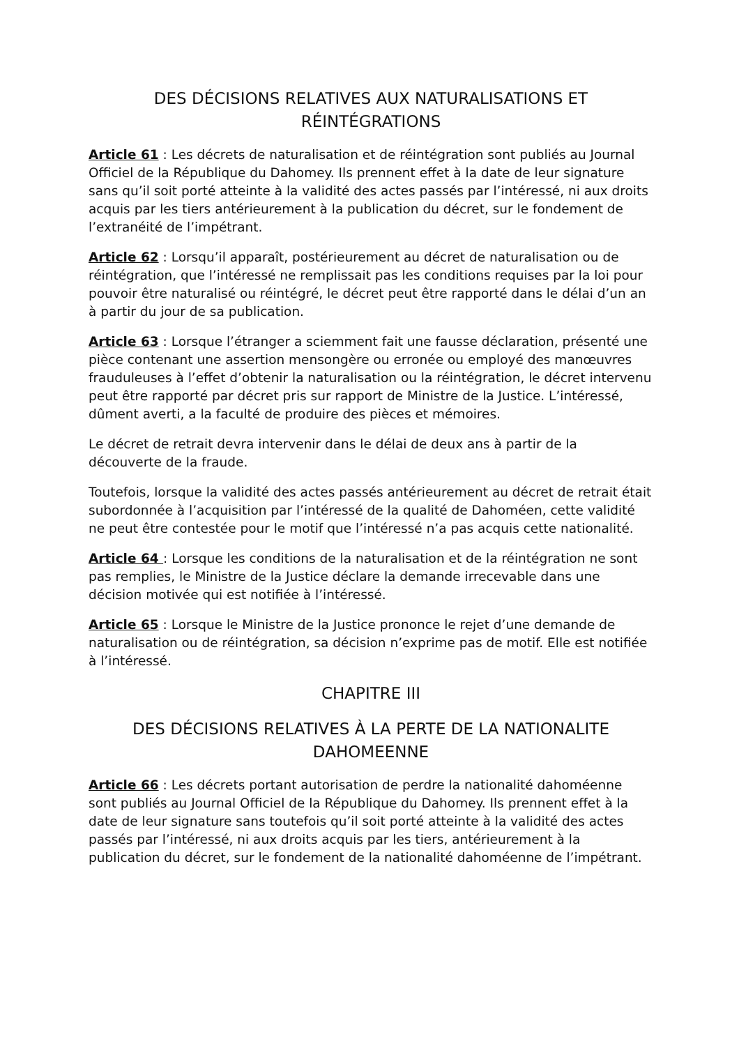DES DÉCISIONS RELATIVES AUX NATURALISATIONS ET RÉINTÉGRATIONS
Article 61 : Les décrets de naturalisation et de réintégration sont publiés au Journal Officiel de la République du Dahomey. Ils prennent effet à la date de leur signature sans qu’il soit porté atteinte à la validité des actes passés par l’intéressé, ni aux droits acquis par les tiers antérieurement à la publication du décret, sur le fondement de l’extranéité de l’impétrant.
Article 62 : Lorsqu’il apparaît, postérieurement au décret de naturalisation ou de réintégration, que l’intéressé ne remplissait pas les conditions requises par la loi pour pouvoir être naturalisé ou réintégré, le décret peut être rapporté dans le délai d’un an à partir du jour de sa publication.
Article 63 : Lorsque l’étranger a sciemment fait une fausse déclaration, présenté une pièce contenant une assertion mensongère ou erronée ou employé des manœuvres frauduleuses à l’effet d’obtenir la naturalisation ou la réintégration, le décret intervenu peut être rapporté par décret pris sur rapport de Ministre de la Justice. L’intéressé, dûment averti, a la faculté de produire des pièces et mémoires.
Le décret de retrait devra intervenir dans le délai de deux ans à partir de la découverte de la fraude.
Toutefois, lorsque la validité des actes passés antérieurement au décret de retrait était subordonnée à l’acquisition par l’intéressé de la qualité de Dahoméen, cette validité ne peut être contestée pour le motif que l’intéressé n’a pas acquis cette nationalité.
Article 64 : Lorsque les conditions de la naturalisation et de la réintégration ne sont pas remplies, le Ministre de la Justice déclare la demande irrecevable dans une décision motivée qui est notifiée à l’intéressé.
Article 65 : Lorsque le Ministre de la Justice prononce le rejet d’une demande de naturalisation ou de réintégration, sa décision n’exprime pas de motif. Elle est notifiée à l’intéressé.
CHAPITRE III
DES DÉCISIONS RELATIVES À LA PERTE DE LA NATIONALITE DAHOMEENNE
Article 66 : Les décrets portant autorisation de perdre la nationalité dahoméenne sont publiés au Journal Officiel de la République du Dahomey. Ils prennent effet à la date de leur signature sans toutefois qu’il soit porté atteinte à la validité des actes passés par l’intéressé, ni aux droits acquis par les tiers, antérieurement à la publication du décret, sur le fondement de la nationalité dahoméenne de l’impétrant.